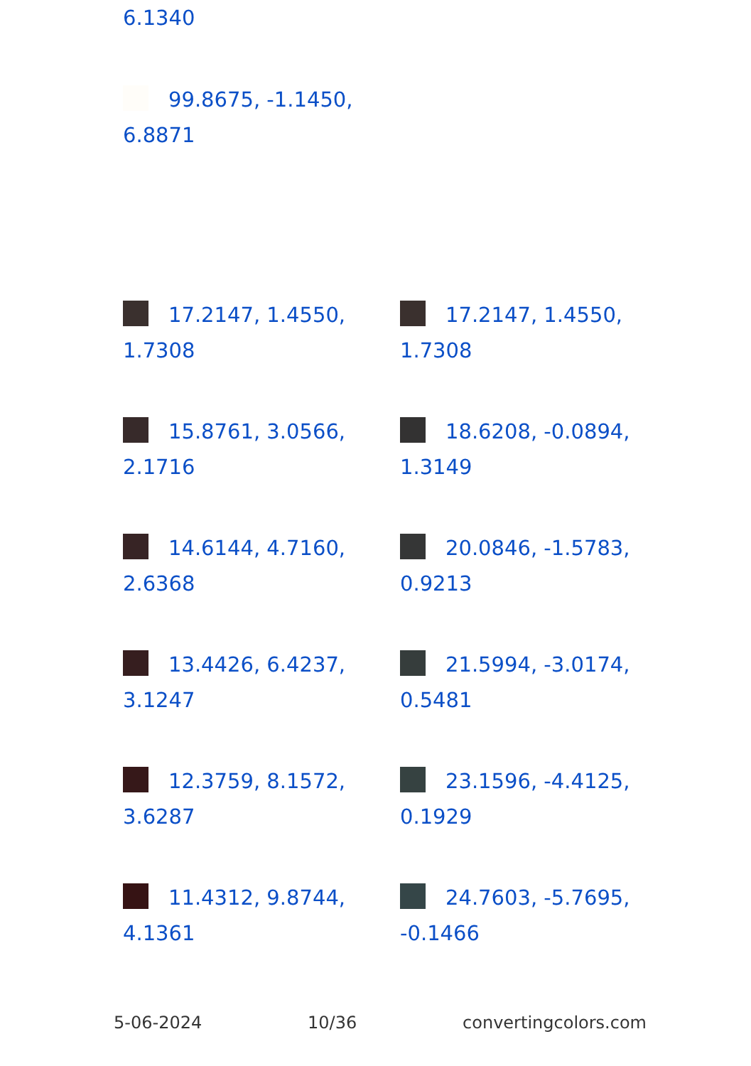6.1340
99.8675, -1.1450, 6.8871
17.2147, 1.4550, 1.7308
17.2147, 1.4550, 1.7308
15.8761, 3.0566, 2.1716
18.6208, -0.0894, 1.3149
14.6144, 4.7160, 2.6368
20.0846, -1.5783, 0.9213
13.4426, 6.4237, 3.1247
21.5994, -3.0174, 0.5481
12.3759, 8.1572, 3.6287
23.1596, -4.4125, 0.1929
11.4312, 9.8744, 4.1361
24.7603, -5.7695, -0.1466
5-06-2024 10/36 convertingcolors.com